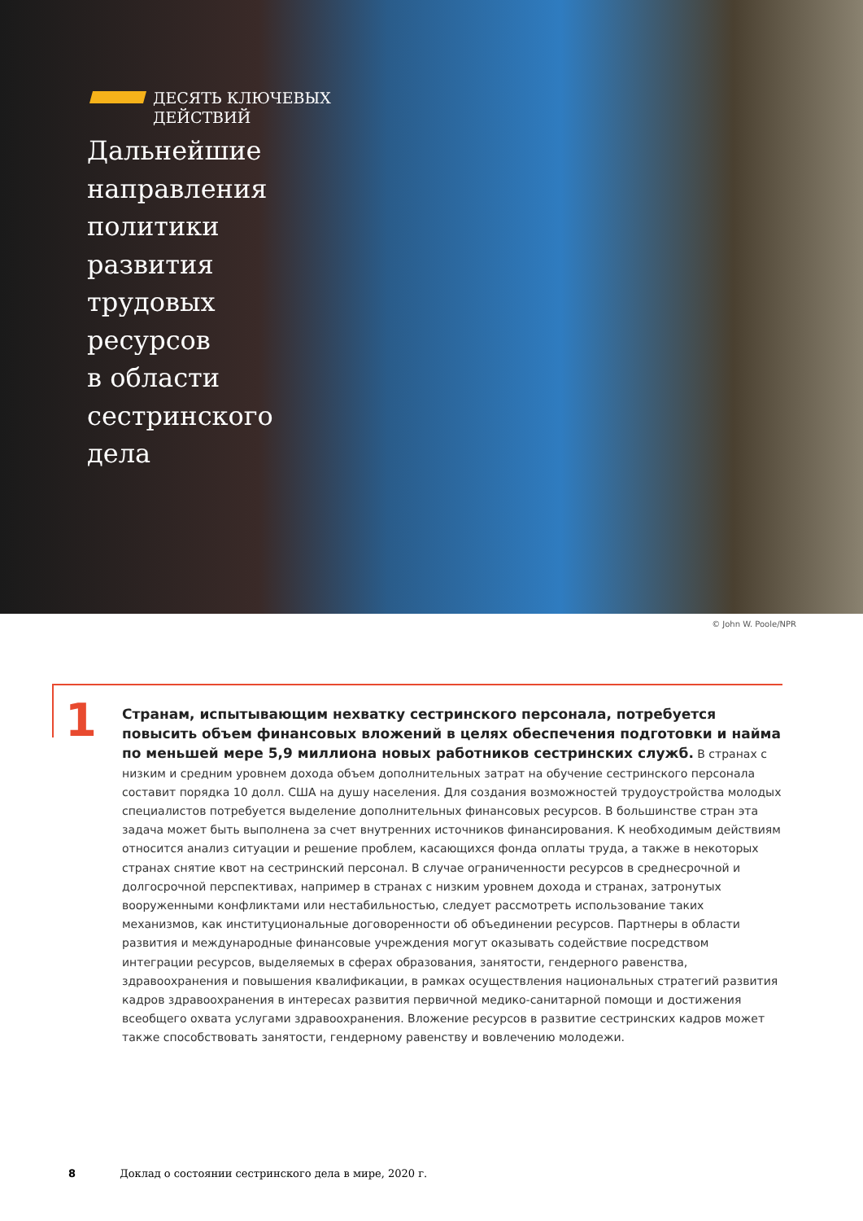ДЕСЯТЬ КЛЮЧЕВЫХ
ДЕЙСТВИЙ
Дальнейшие
направления
политики
развития
трудовых
ресурсов
в области
сестринского
дела
© John W. Poole/NPR
1
Странам, испытывающим нехватку сестринского персонала, потребуется повысить объем финансовых вложений в целях обеспечения подготовки и найма по меньшей мере 5,9 миллиона новых работников сестринских служб. В странах с низким и средним уровнем дохода объем дополнительных затрат на обучение сестринского персонала составит порядка 10 долл. США на душу населения. Для создания возможностей трудоустройства молодых специалистов потребуется выделение дополнительных финансовых ресурсов. В большинстве стран эта задача может быть выполнена за счет внутренних источников финансирования. К необходимым действиям относится анализ ситуации и решение проблем, касающихся фонда оплаты труда, а также в некоторых странах снятие квот на сестринский персонал. В случае ограниченности ресурсов в среднесрочной и долгосрочной перспективах, например в странах с низким уровнем дохода и странах, затронутых вооруженными конфликтами или нестабильностью, следует рассмотреть использование таких механизмов, как институциональные договоренности об объединении ресурсов. Партнеры в области развития и международные финансовые учреждения могут оказывать содействие посредством интеграции ресурсов, выделяемых в сферах образования, занятости, гендерного равенства, здравоохранения и повышения квалификации, в рамках осуществления национальных стратегий развития кадров здравоохранения в интересах развития первичной медико-санитарной помощи и достижения всеобщего охвата услугами здравоохранения. Вложение ресурсов в развитие сестринских кадров может также способствовать занятости, гендерному равенству и вовлечению молодежи.
8 Доклад о состоянии сестринского дела в мире, 2020 г.